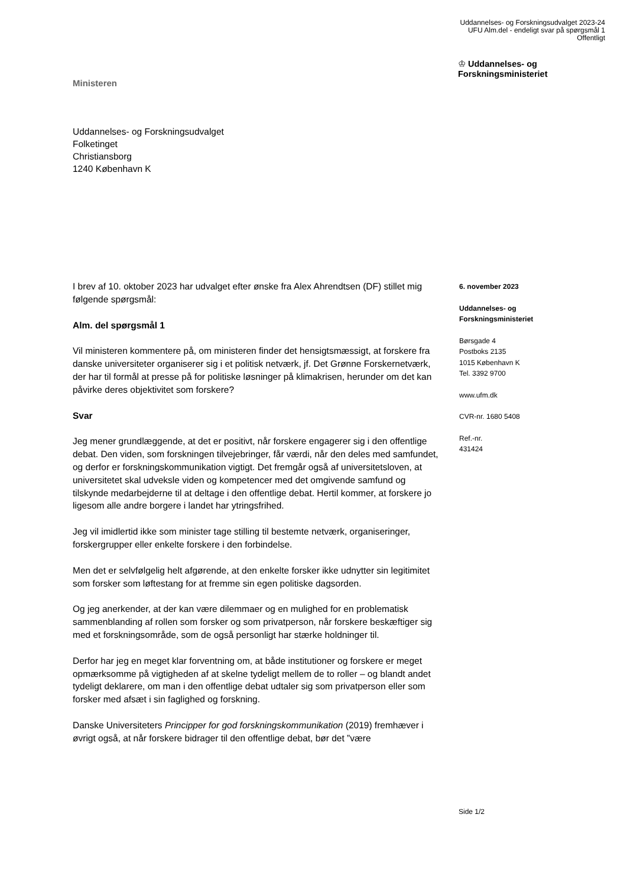Uddannelses- og Forskningsudvalget 2023-24
UFU Alm.del - endeligt svar på spørgsmål 1
Offentligt
Ministeren
♔ Uddannelses- og
Forskningsministeriet
Uddannelses- og Forskningsudvalget
Folketinget
Christiansborg
1240 København K
I brev af 10. oktober 2023 har udvalget efter ønske fra Alex Ahrendtsen (DF) stillet mig følgende spørgsmål:
Alm. del spørgsmål 1
Vil ministeren kommentere på, om ministeren finder det hensigtsmæssigt, at forskere fra danske universiteter organiserer sig i et politisk netværk, jf. Det Grønne Forskernetværk, der har til formål at presse på for politiske løsninger på klimakrisen, herunder om det kan påvirke deres objektivitet som forskere?
Svar
Jeg mener grundlæggende, at det er positivt, når forskere engagerer sig i den offentlige debat. Den viden, som forskningen tilvejebringer, får værdi, når den deles med samfundet, og derfor er forskningskommunikation vigtigt. Det fremgår også af universitetsloven, at universitetet skal udveksle viden og kompetencer med det omgivende samfund og tilskynde medarbejderne til at deltage i den offentlige debat. Hertil kommer, at forskere jo ligesom alle andre borgere i landet har ytringsfrihed.
Jeg vil imidlertid ikke som minister tage stilling til bestemte netværk, organiseringer, forskergrupper eller enkelte forskere i den forbindelse.
Men det er selvfølgelig helt afgørende, at den enkelte forsker ikke udnytter sin legitimitet som forsker som løftestang for at fremme sin egen politiske dagsorden.
Og jeg anerkender, at der kan være dilemmaer og en mulighed for en problematisk sammenblanding af rollen som forsker og som privatperson, når forskere beskæftiger sig med et forskningsområde, som de også personligt har stærke holdninger til.
Derfor har jeg en meget klar forventning om, at både institutioner og forskere er meget opmærksomme på vigtigheden af at skelne tydeligt mellem de to roller – og blandt andet tydeligt deklarere, om man i den offentlige debat udtaler sig som privatperson eller som forsker med afsæt i sin faglighed og forskning.
Danske Universiteters Principper for god forskningskommunikation (2019) fremhæver i øvrigt også, at når forskere bidrager til den offentlige debat, bør det ”være
6. november 2023
Uddannelses- og
Forskningsministeriet
Børsgade 4
Postboks 2135
1015 København K
Tel. 3392 9700
www.ufm.dk
CVR-nr. 1680 5408
Ref.-nr.
431424
Side 1/2